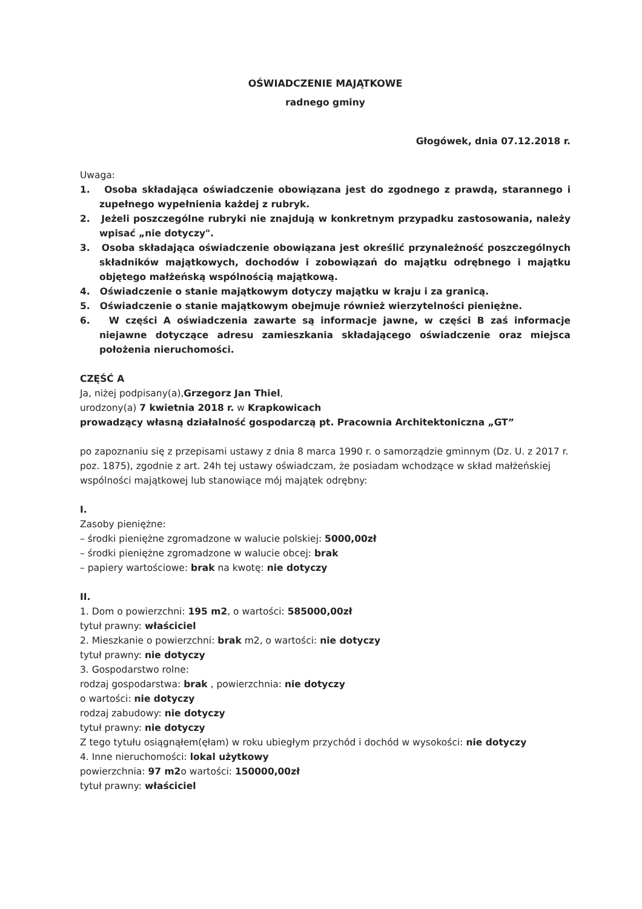OŚWIADCZENIE MAJĄTKOWE
radnego gminy
Głogówek, dnia 07.12.2018 r.
Uwaga:
1. Osoba składająca oświadczenie obowiązana jest do zgodnego z prawdą, starannego i zupełnego wypełnienia każdej z rubryk.
2. Jeżeli poszczególne rubryki nie znajdują w konkretnym przypadku zastosowania, należy wpisać „nie dotyczy".
3. Osoba składająca oświadczenie obowiązana jest określić przynależność poszczególnych składników majątkowych, dochodów i zobowiązań do majątku odrębnego i majątku objętego małżeńską wspólnością majątkową.
4. Oświadczenie o stanie majątkowym dotyczy majątku w kraju i za granicą.
5. Oświadczenie o stanie majątkowym obejmuje również wierzytelności pieniężne.
6. W części A oświadczenia zawarte są informacje jawne, w części B zaś informacje niejawne dotyczące adresu zamieszkania składającego oświadczenie oraz miejsca położenia nieruchomości.
CZĘŚĆ A
Ja, niżej podpisany(a),Grzegorz Jan Thiel,
urodzony(a) 7 kwietnia 2018 r. w Krapkowicach
prowadzący własną działalność gospodarczą pt. Pracownia Architektoniczna „GT”
po zapoznaniu się z przepisami ustawy z dnia 8 marca 1990 r. o samorządzie gminnym (Dz. U. z 2017 r. poz. 1875), zgodnie z art. 24h tej ustawy oświadczam, że posiadam wchodzące w skład małżeńskiej wspólności majątkowej lub stanowiące mój majątek odrębny:
I.
Zasoby pieniężne:
– środki pieniężne zgromadzone w walucie polskiej: 5000,00zł
– środki pieniężne zgromadzone w walucie obcej: brak
– papiery wartościowe: brak na kwotę: nie dotyczy
II.
1. Dom o powierzchni: 195 m2, o wartości: 585000,00zł
tytuł prawny: właściciel
2. Mieszkanie o powierzchni: brak m2, o wartości: nie dotyczy
tytuł prawny: nie dotyczy
3. Gospodarstwo rolne:
rodzaj gospodarstwa: brak , powierzchnia: nie dotyczy
o wartości: nie dotyczy
rodzaj zabudowy: nie dotyczy
tytuł prawny: nie dotyczy
Z tego tytułu osiągnąłem(ęłam) w roku ubiegłym przychód i dochód w wysokości: nie dotyczy
4. Inne nieruchomości: lokal użytkowy
powierzchnia: 97 m2o wartości: 150000,00zł
tytuł prawny: właściciel